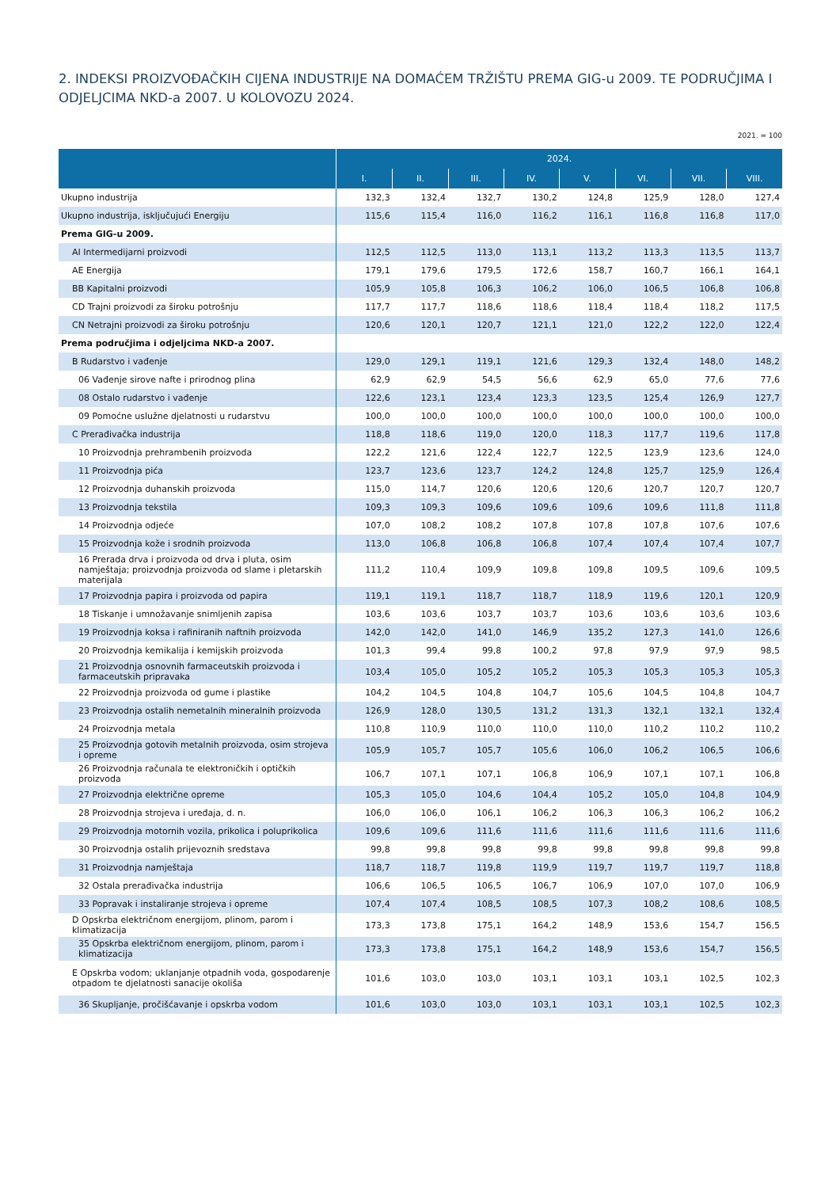2. INDEKSI PROIZVOĐAČKIH CIJENA INDUSTRIJE NA DOMAĆEM TRŽIŠTU PREMA GIG-u 2009. TE PODRUČJIMA I ODJELJCIMA NKD-a 2007. U KOLOVOZU 2024.
2021. = 100
| | 2024. | | | | | | | |
| --- | --- | --- | --- | --- | --- | --- | --- | --- |
| | I. | II. | III. | IV. | V. | VI. | VII. | VIII. |
| Ukupno industrija | 132,3 | 132,4 | 132,7 | 130,2 | 124,8 | 125,9 | 128,0 | 127,4 |
| Ukupno industrija, isključujući Energiju | 115,6 | 115,4 | 116,0 | 116,2 | 116,1 | 116,8 | 116,8 | 117,0 |
| Prema GIG-u 2009. | | | | | | | | |
| AI Intermedijarni proizvodi | 112,5 | 112,5 | 113,0 | 113,1 | 113,2 | 113,3 | 113,5 | 113,7 |
| AE Energija | 179,1 | 179,6 | 179,5 | 172,6 | 158,7 | 160,7 | 166,1 | 164,1 |
| BB Kapitalni proizvodi | 105,9 | 105,8 | 106,3 | 106,2 | 106,0 | 106,5 | 106,8 | 106,8 |
| CD Trajni proizvodi za široku potrošnju | 117,7 | 117,7 | 118,6 | 118,6 | 118,4 | 118,4 | 118,2 | 117,5 |
| CN Netrajni proizvodi za široku potrošnju | 120,6 | 120,1 | 120,7 | 121,1 | 121,0 | 122,2 | 122,0 | 122,4 |
| Prema područjima i odjeljcima NKD-a 2007. | | | | | | | | |
| B Rudarstvo i vađenje | 129,0 | 129,1 | 119,1 | 121,6 | 129,3 | 132,4 | 148,0 | 148,2 |
| 06 Vađenje sirove nafte i prirodnog plina | 62,9 | 62,9 | 54,5 | 56,6 | 62,9 | 65,0 | 77,6 | 77,6 |
| 08 Ostalo rudarstvo i vađenje | 122,6 | 123,1 | 123,4 | 123,3 | 123,5 | 125,4 | 126,9 | 127,7 |
| 09 Pomoćne uslužne djelatnosti u rudarstvu | 100,0 | 100,0 | 100,0 | 100,0 | 100,0 | 100,0 | 100,0 | 100,0 |
| C Prerađivačka industrija | 118,8 | 118,6 | 119,0 | 120,0 | 118,3 | 117,7 | 119,6 | 117,8 |
| 10 Proizvodnja prehrambenih proizvoda | 122,2 | 121,6 | 122,4 | 122,7 | 122,5 | 123,9 | 123,6 | 124,0 |
| 11 Proizvodnja pića | 123,7 | 123,6 | 123,7 | 124,2 | 124,8 | 125,7 | 125,9 | 126,4 |
| 12 Proizvodnja duhanskih proizvoda | 115,0 | 114,7 | 120,6 | 120,6 | 120,6 | 120,7 | 120,7 | 120,7 |
| 13 Proizvodnja tekstila | 109,3 | 109,3 | 109,6 | 109,6 | 109,6 | 109,6 | 111,8 | 111,8 |
| 14 Proizvodnja odjeće | 107,0 | 108,2 | 108,2 | 107,8 | 107,8 | 107,8 | 107,6 | 107,6 |
| 15 Proizvodnja kože i srodnih proizvoda | 113,0 | 106,8 | 106,8 | 106,8 | 107,4 | 107,4 | 107,4 | 107,7 |
| 16 Prerada drva i proizvoda od drva i pluta, osim namještaja; proizvodnja proizvoda od slame i pletarskih materijala | 111,2 | 110,4 | 109,9 | 109,8 | 109,8 | 109,5 | 109,6 | 109,5 |
| 17 Proizvodnja papira i proizvoda od papira | 119,1 | 119,1 | 118,7 | 118,7 | 118,9 | 119,6 | 120,1 | 120,9 |
| 18 Tiskanje i umnožavanje snimljenih zapisa | 103,6 | 103,6 | 103,7 | 103,7 | 103,6 | 103,6 | 103,6 | 103,6 |
| 19 Proizvodnja koksa i rafiniranih naftnih proizvoda | 142,0 | 142,0 | 141,0 | 146,9 | 135,2 | 127,3 | 141,0 | 126,6 |
| 20 Proizvodnja kemikalija i kemijskih proizvoda | 101,3 | 99,4 | 99,8 | 100,2 | 97,8 | 97,9 | 97,9 | 98,5 |
| 21 Proizvodnja osnovnih farmaceutskih proizvoda i farmaceutskih pripravaka | 103,4 | 105,0 | 105,2 | 105,2 | 105,3 | 105,3 | 105,3 | 105,3 |
| 22 Proizvodnja proizvoda od gume i plastike | 104,2 | 104,5 | 104,8 | 104,7 | 105,6 | 104,5 | 104,8 | 104,7 |
| 23 Proizvodnja ostalih nemetalnih mineralnih proizvoda | 126,9 | 128,0 | 130,5 | 131,2 | 131,3 | 132,1 | 132,1 | 132,4 |
| 24 Proizvodnja metala | 110,8 | 110,9 | 110,0 | 110,0 | 110,0 | 110,2 | 110,2 | 110,2 |
| 25 Proizvodnja gotovih metalnih proizvoda, osim strojeva i opreme | 105,9 | 105,7 | 105,7 | 105,6 | 106,0 | 106,2 | 106,5 | 106,6 |
| 26 Proizvodnja računala te elektroničkih i optičkih proizvoda | 106,7 | 107,1 | 107,1 | 106,8 | 106,9 | 107,1 | 107,1 | 106,8 |
| 27 Proizvodnja električne opreme | 105,3 | 105,0 | 104,6 | 104,4 | 105,2 | 105,0 | 104,8 | 104,9 |
| 28 Proizvodnja strojeva i uređaja, d. n. | 106,0 | 106,0 | 106,1 | 106,2 | 106,3 | 106,3 | 106,2 | 106,2 |
| 29 Proizvodnja motornih vozila, prikolica i poluprikolica | 109,6 | 109,6 | 111,6 | 111,6 | 111,6 | 111,6 | 111,6 | 111,6 |
| 30 Proizvodnja ostalih prijevoznih sredstava | 99,8 | 99,8 | 99,8 | 99,8 | 99,8 | 99,8 | 99,8 | 99,8 |
| 31 Proizvodnja namještaja | 118,7 | 118,7 | 119,8 | 119,9 | 119,7 | 119,7 | 119,7 | 118,8 |
| 32 Ostala prerađivačka industrija | 106,6 | 106,5 | 106,5 | 106,7 | 106,9 | 107,0 | 107,0 | 106,9 |
| 33 Popravak i instaliranje strojeva i opreme | 107,4 | 107,4 | 108,5 | 108,5 | 107,3 | 108,2 | 108,6 | 108,5 |
| D Opskrba električnom energijom, plinom, parom i klimatizacija | 173,3 | 173,8 | 175,1 | 164,2 | 148,9 | 153,6 | 154,7 | 156,5 |
| 35 Opskrba električnom energijom, plinom, parom i klimatizacija | 173,3 | 173,8 | 175,1 | 164,2 | 148,9 | 153,6 | 154,7 | 156,5 |
| E Opskrba vodom; uklanjanje otpadnih voda, gospodarenje otpadom te djelatnosti sanacije okoliša | 101,6 | 103,0 | 103,0 | 103,1 | 103,1 | 103,1 | 102,5 | 102,3 |
| 36 Skupljanje, pročišćavanje i opskrba vodom | 101,6 | 103,0 | 103,0 | 103,1 | 103,1 | 103,1 | 102,5 | 102,3 |